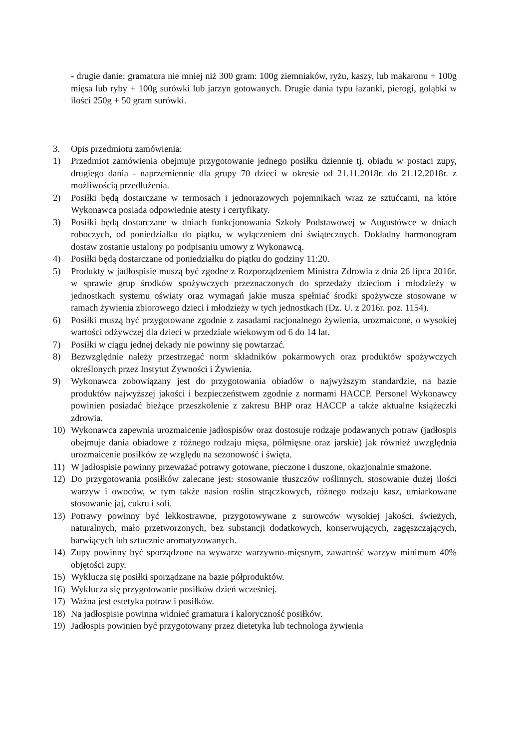- drugie danie: gramatura nie mniej niż 300 gram: 100g ziemniaków, ryżu, kaszy, lub makaronu + 100g mięsa lub ryby + 100g surówki lub jarzyn gotowanych. Drugie dania typu łazanki, pierogi, gołąbki w ilości 250g + 50 gram surówki.
3. Opis przedmiotu zamówienia:
1) Przedmiot zamówienia obejmuje przygotowanie jednego posiłku dziennie tj. obiadu w postaci zupy, drugiego dania - naprzemiennie dla grupy 70 dzieci w okresie od 21.11.2018r. do 21.12.2018r. z możliwością przedłużenia.
2) Posiłki będą dostarczane w termosach i jednorazowych pojemnikach wraz ze sztućcami, na które Wykonawca posiada odpowiednie atesty i certyfikaty.
3) Posiłki będą dostarczane w dniach funkcjonowania Szkoły Podstawowej w Augustówce w dniach roboczych, od poniedziałku do piątku, w wyłączeniem dni świątecznych. Dokładny harmonogram dostaw zostanie ustalony po podpisaniu umowy z Wykonawcą.
4) Posiłki będą dostarczane od poniedziałku do piątku do godziny 11:20.
5) Produkty w jadłospisie muszą być zgodne z Rozporządzeniem Ministra Zdrowia z dnia 26 lipca 2016r. w sprawie grup środków spożywczych przeznaczonych do sprzedaży dzieciom i młodzieży w jednostkach systemu oświaty oraz wymagań jakie musza spełniać środki spożywcze stosowane w ramach żywienia zbiorowego dzieci i młodzieży w tych jednostkach (Dz. U. z 2016r. poz. 1154).
6) Posiłki muszą być przygotowane zgodnie z zasadami racjonalnego żywienia, urozmaicone, o wysokiej wartości odżywczej dla dzieci w przedziale wiekowym od 6 do 14 lat.
7) Posiłki w ciągu jednej dekady nie powinny się powtarzać.
8) Bezwzględnie należy przestrzegać norm składników pokarmowych oraz produktów spożywczych określonych przez Instytut Żywności i Żywienia.
9) Wykonawca zobowiązany jest do przygotowania obiadów o najwyższym standardzie, na bazie produktów najwyższej jakości i bezpieczeństwem zgodnie z normami HACCP. Personel Wykonawcy powinien posiadać bieżące przeszkolenie z zakresu BHP oraz HACCP a także aktualne książeczki zdrowia.
10) Wykonawca zapewnia urozmaicenie jadłospisów oraz dostosuje rodzaje podawanych potraw (jadłospis obejmuje dania obiadowe z różnego rodzaju mięsa, półmięsne oraz jarskie) jak również uwzględnia urozmaicenie posiłków ze względu na sezonowość i święta.
11) W jadłospisie powinny przeważać potrawy gotowane, pieczone i duszone, okazjonalnie smażone.
12) Do przygotowania posiłków zalecane jest: stosowanie tłuszczów roślinnych, stosowanie dużej ilości warzyw i owoców, w tym także nasion roślin strączkowych, różnego rodzaju kasz, umiarkowane stosowanie jaj, cukru i soli.
13) Potrawy powinny być lekkostrawne, przygotowywane z surowców wysokiej jakości, świeżych, naturalnych, mało przetworzonych, bez substancji dodatkowych, konserwujących, zagęszczających, barwiących lub sztucznie aromatyzowanych.
14) Zupy powinny być sporządzone na wywarze warzywno-mięsnym, zawartość warzyw minimum 40% objętości zupy.
15) Wyklucza się posiłki sporządzane na bazie półproduktów.
16) Wyklucza się przygotowanie posiłków dzień wcześniej.
17) Ważna jest estetyka potraw i posiłków.
18) Na jadłospisie powinna widnieć gramatura i kaloryczność posiłków.
19) Jadłospis powinien być przygotowany przez dietetyka lub technologa żywienia